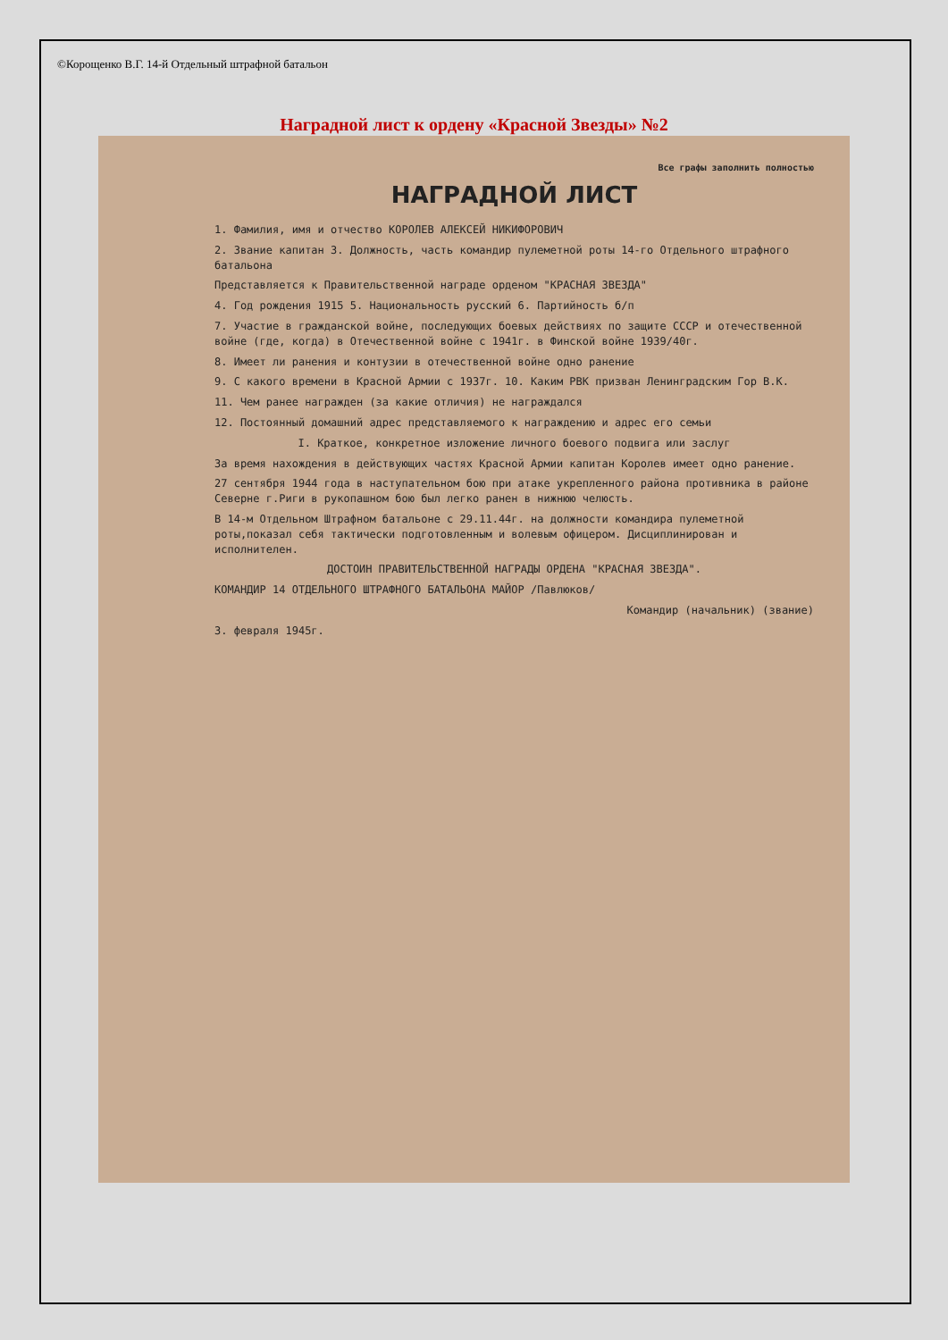©Корощенко В.Г. 14-й Отдельный штрафной батальон
Наградной лист к ордену «Красной Звезды» №2
Все графы заполнить полностью
НАГРАДНОЙ ЛИСТ
1. Фамилия, имя и отчество КОРОЛЕВ АЛЕКСЕЙ НИКИФОРОВИЧ
2. Звание капитан 3. Должность, часть командир пулеметной роты 14-го Отдельного штрафного батальона
Представляется к Правительственной награде орденом "КРАСНАЯ ЗВЕЗДА"
4. Год рождения 1915 5. Национальность русский 6. Партийность б/п
7. Участие в гражданской войне, последующих боевых действиях по защите СССР и отечественной войне (где, когда) в Отечественной войне с 1941г. в Финской войне 1939/40г.
8. Имеет ли ранения и контузии в отечественной войне одно ранение
9. С какого времени в Красной Армии с 1937г. 10. Каким РВК призван Ленинградским Гор В.К.
11. Чем ранее награжден (за какие отличия) не награждался
12. Постоянный домашний адрес представляемого к награждению и адрес его семьи
I. Краткое, конкретное изложение личного боевого подвига или заслуг
За время нахождения в действующих частях Красной Армии капитан Королев имеет одно ранение.
27 сентября 1944 года в наступательном бою при атаке укрепленного района противника в районе Северне г.Риги в рукопашном бою был легко ранен в нижнюю челюсть.
В 14-м Отдельном Штрафном батальоне с 29.11.44г. на должности командира пулеметной роты,показал себя тактически подготовленным и волевым офицером. Дисциплинирован и исполнителен.
ДОСТОИН ПРАВИТЕЛЬСТВЕННОЙ НАГРАДЫ ОРДЕНА "КРАСНАЯ ЗВЕЗДА".
КОМАНДИР 14 ОТДЕЛЬНОГО ШТРАФНОГО БАТАЛЬОНА МАЙОР /Павлюков/
Командир (начальник) (звание)
3. февраля 1945г.